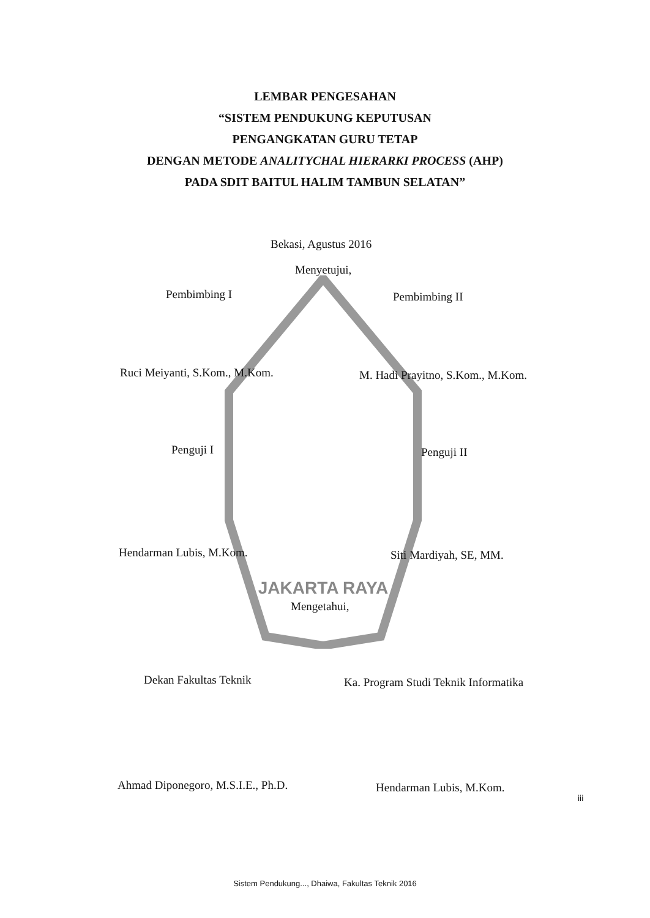JAKARTA RAYA
LEMBAR PENGESAHAN
“SISTEM PENDUKUNG KEPUTUSAN
PENGANGKATAN GURU TETAP
DENGAN METODE ANALITYCHAL HIERARKI PROCESS (AHP)
PADA SDIT BAITUL HALIM TAMBUN SELATAN”
Bekasi, Agustus 2016
Menyetujui,
Pembimbing I Pembimbing II
Ruci Meiyanti, S.Kom., M.Kom.
M. Hadi Prayitno, S.Kom., M.Kom.
Penguji I Penguji II
Hendarman Lubis, M.Kom. Siti Mardiyah, SE, MM.
Mengetahui,
Dekan Fakultas Teknik
Ka. Program Studi Teknik Informatika
Ahmad Diponegoro, M.S.I.E., Ph.D.
Hendarman Lubis, M.Kom.
iii
Sistem Pendukung..., Dhaiwa, Fakultas Teknik 2016